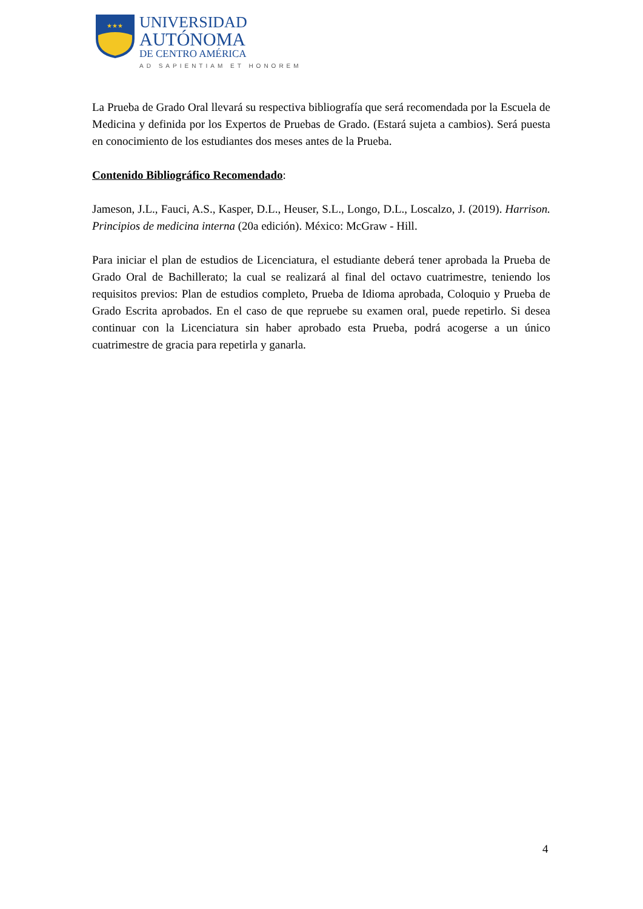★★★
UNIVERSIDAD
AUTÓNOMA
DE CENTRO AMÉRICA
AD SAPIENTIAM ET HONOREM
La Prueba de Grado Oral llevará su respectiva bibliografía que será recomendada por la Escuela de Medicina y definida por los Expertos de Pruebas de Grado. (Estará sujeta a cambios). Será puesta en conocimiento de los estudiantes dos meses antes de la Prueba.
Contenido Bibliográfico Recomendado:
Jameson, J.L., Fauci, A.S., Kasper, D.L., Heuser, S.L., Longo, D.L., Loscalzo, J. (2019). Harrison. Principios de medicina interna (20a edición). México: McGraw - Hill.
Para iniciar el plan de estudios de Licenciatura, el estudiante deberá tener aprobada la Prueba de Grado Oral de Bachillerato; la cual se realizará al final del octavo cuatrimestre, teniendo los requisitos previos: Plan de estudios completo, Prueba de Idioma aprobada, Coloquio y Prueba de Grado Escrita aprobados. En el caso de que repruebe su examen oral, puede repetirlo. Si desea continuar con la Licenciatura sin haber aprobado esta Prueba, podrá acogerse a un único cuatrimestre de gracia para repetirla y ganarla.
4